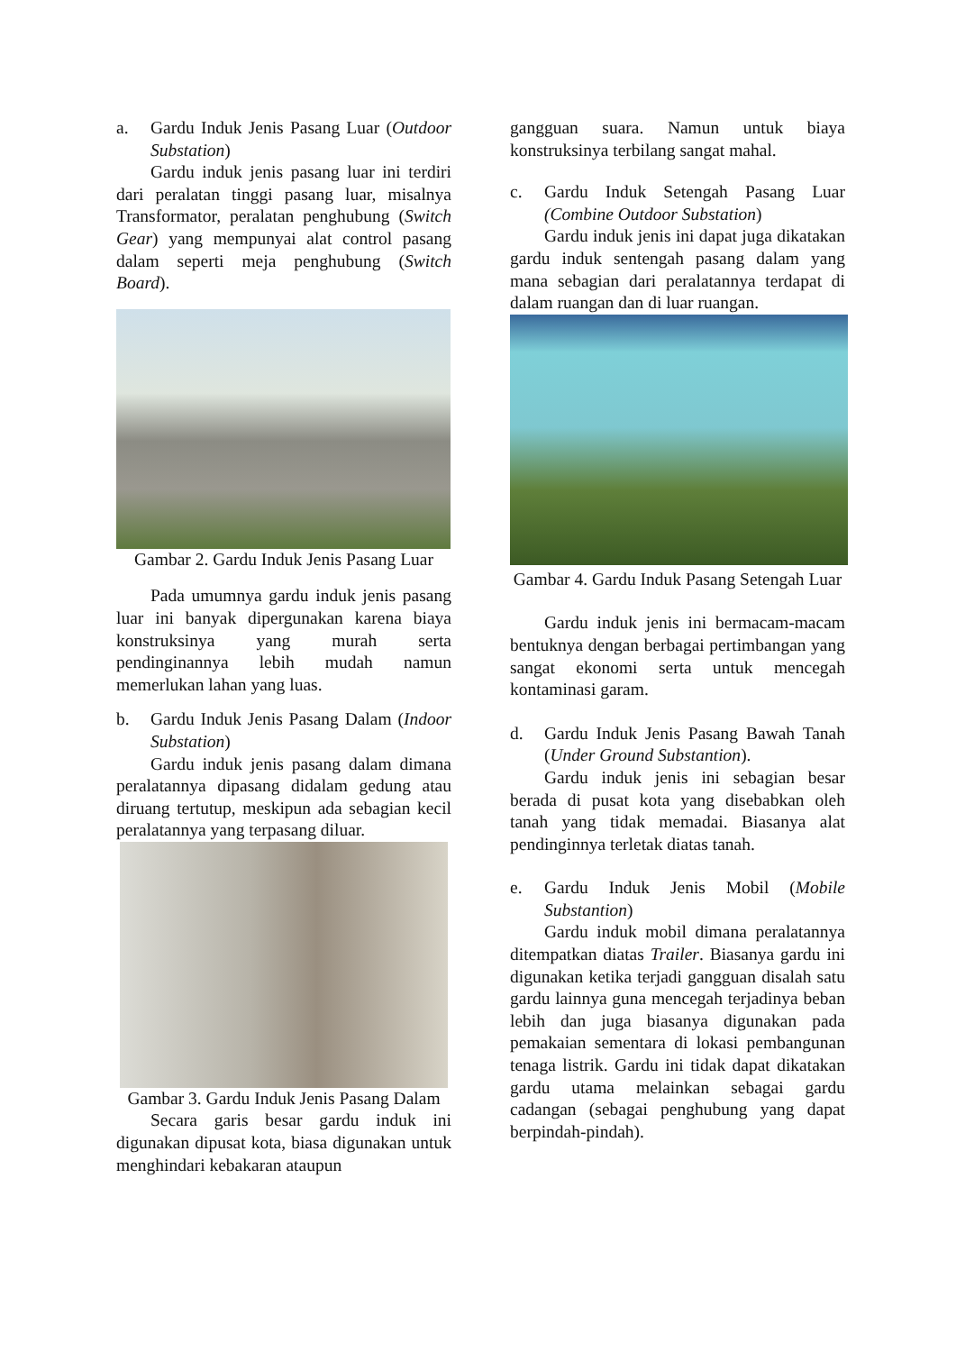a. Gardu Induk Jenis Pasang Luar (Outdoor Substation)
Gardu induk jenis pasang luar ini terdiri dari peralatan tinggi pasang luar, misalnya Transformator, peralatan penghubung (Switch Gear) yang mempunyai alat control pasang dalam seperti meja penghubung (Switch Board).
Gambar 2. Gardu Induk Jenis Pasang Luar
Pada umumnya gardu induk jenis pasang luar ini banyak dipergunakan karena biaya konstruksinya yang murah serta pendinginannya lebih mudah namun memerlukan lahan yang luas.
b. Gardu Induk Jenis Pasang Dalam (Indoor Substation)
Gardu induk jenis pasang dalam dimana peralatannya dipasang didalam gedung atau diruang tertutup, meskipun ada sebagian kecil peralatannya yang terpasang diluar.
Gambar 3. Gardu Induk Jenis Pasang Dalam
Secara garis besar gardu induk ini digunakan dipusat kota, biasa digunakan untuk menghindari kebakaran ataupun
gangguan suara. Namun untuk biaya konstruksinya terbilang sangat mahal.
c. Gardu Induk Setengah Pasang Luar (Combine Outdoor Substation)
Gardu induk jenis ini dapat juga dikatakan gardu induk sentengah pasang dalam yang mana sebagian dari peralatannya terdapat di dalam ruangan dan di luar ruangan.
Gambar 4. Gardu Induk Pasang Setengah Luar
Gardu induk jenis ini bermacam-macam bentuknya dengan berbagai pertimbangan yang sangat ekonomi serta untuk mencegah kontaminasi garam.
d. Gardu Induk Jenis Pasang Bawah Tanah (Under Ground Substantion).
Gardu induk jenis ini sebagian besar berada di pusat kota yang disebabkan oleh tanah yang tidak memadai. Biasanya alat pendinginnya terletak diatas tanah.
e. Gardu Induk Jenis Mobil (Mobile Substantion)
Gardu induk mobil dimana peralatannya ditempatkan diatas Trailer. Biasanya gardu ini digunakan ketika terjadi gangguan disalah satu gardu lainnya guna mencegah terjadinya beban lebih dan juga biasanya digunakan pada pemakaian sementara di lokasi pembangunan tenaga listrik. Gardu ini tidak dapat dikatakan gardu utama melainkan sebagai gardu cadangan (sebagai penghubung yang dapat berpindah-pindah).